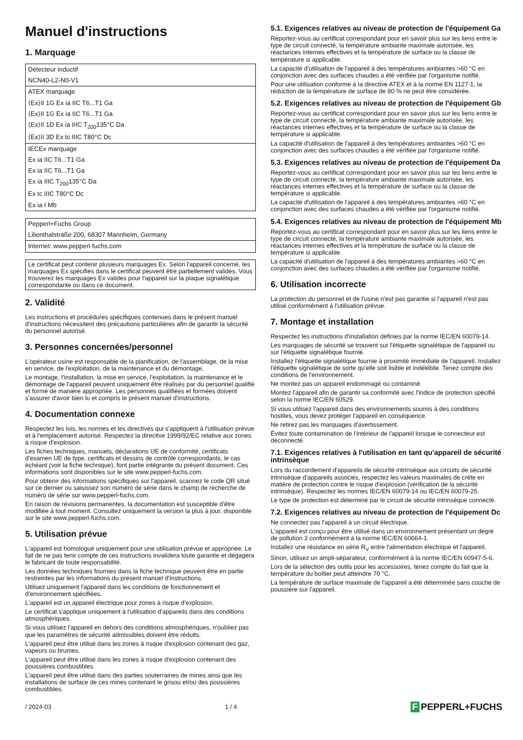Manuel d'instructions
1. Marquage
| Détecteur inductif |
| NCN40-L2-N0-V1 |
| ATEX marquage |
| ⟨Ex⟩II 1G Ex ia IIC T6...T1 Ga |
| ⟨Ex⟩II 1G Ex ia IIC T6...T1 Ga |
| ⟨Ex⟩II 1D Ex ia IIIC T<sub>200</sub>135°C Da |
| ⟨Ex⟩II 3D Ex tc IIIC T80°C Dc |
| IECEx marquage |
| Ex ia IIC T6...T1 Ga |
| Ex ia IIC T6...T1 Ga |
| Ex ia IIIC T<sub>200</sub>135°C Da |
| Ex tc IIIC T80°C Dc |
| Ex ia I Mb |
| Pepperl+Fuchs Group |
| Lilienthalstraße 200, 68307 Mannheim, Germany |
| Internet: www.pepperl-fuchs.com |
Le certificat peut contenir plusieurs marquages Ex. Selon l'appareil concerné, les marquages Ex spécifiés dans le certificat peuvent être partiellement valides. Vous trouverez les marquages Ex valides pour l'appareil sur la plaque signalétique correspondante ou dans ce document.
2. Validité
Les instructions et procédures spécifiques contenues dans le présent manuel d'instructions nécessitent des précautions particulières afin de garantir la sécurité du personnel autorisé.
3. Personnes concernées/personnel
L'opérateur usine est responsable de la planification, de l'assemblage, de la mise en service, de l'exploitation, de la maintenance et du démontage.
Le montage, l'installation, la mise en service, l'exploitation, la maintenance et le démontage de l'appareil peuvent uniquement être réalisés par du personnel qualifié et formé de manière appropriée. Les personnes qualifiées et formées doivent s'assurer d'avoir bien lu et compris le présent manuel d'instructions.
4. Documentation connexe
Respectez les lois, les normes et les directives qui s'appliquent à l'utilisation prévue et à l'emplacement autorisé. Respectez la directive 1999/92/EC relative aux zones à risque d'explosion.
Les fiches techniques, manuels, déclarations UE de conformité, certificats d'examen UE de type, certificats et dessins de contrôle correspondants, le cas échéant (voir la fiche technique), font partie intégrante du présent document. Ces informations sont disponibles sur le site www.pepperl-fuchs.com.
Pour obtenir des informations spécifiques sur l'appareil, scannez le code QR situé sur ce dernier ou saisissez son numéro de série dans le champ de recherche de numéro de série sur www.pepperl-fuchs.com.
En raison de révisions permanentes, la documentation est susceptible d'être modifiée à tout moment. Consultez uniquement la version la plus à jour, disponible sur le site www.pepperl-fuchs.com.
5. Utilisation prévue
L'appareil est homologué uniquement pour une utilisation prévue et appropriée. Le fait de ne pas tenir compte de ces instructions invalidera toute garantie et dégagera le fabricant de toute responsabilité.
Les données techniques fournies dans la fiche technique peuvent être en partie restreintes par les informations du présent manuel d'instructions.
Utilisez uniquement l'appareil dans les conditions de fonctionnement et d'environnement spécifiées.
L'appareil est un appareil électrique pour zones à risque d'explosion.
Le certificat s'applique uniquement à l'utilisation d'appareils dans des conditions atmosphériques.
Si vous utilisez l'appareil en dehors des conditions atmosphériques, n'oubliez pas que les paramètres de sécurité admissibles doivent être réduits.
L'appareil peut être utilisé dans les zones à risque d'explosion contenant des gaz, vapeurs ou brumes.
L'appareil peut être utilisé dans les zones à risque d'explosion contenant des poussières combustibles.
L'appareil peut être utilisé dans des parties souterraines de mines ainsi que les installations de surface de ces mines contenant le grisou et/ou des poussières combustibles.
5.1. Exigences relatives au niveau de protection de l'équipement Ga
Reportez-vous au certificat correspondant pour en savoir plus sur les liens entre le type de circuit connecté, la température ambiante maximale autorisée, les réactances internes effectives et la température de surface ou la classe de température si applicable.
La capacité d'utilisation de l'appareil à des températures ambiantes >60 °C en conjonction avec des surfaces chaudes a été vérifiée par l'organisme notifié.
Pour une utilisation conforme à la directive ATEX et à la norme EN 1127-1, la réduction de la température de surface de 80 % ne peut être considérée.
5.2. Exigences relatives au niveau de protection de l'équipement Gb
Reportez-vous au certificat correspondant pour en savoir plus sur les liens entre le type de circuit connecté, la température ambiante maximale autorisée, les réactances internes effectives et la température de surface ou la classe de température si applicable.
La capacité d'utilisation de l'appareil à des températures ambiantes >60 °C en conjonction avec des surfaces chaudes a été vérifiée par l'organisme notifié.
5.3. Exigences relatives au niveau de protection de l'équipement Da
Reportez-vous au certificat correspondant pour en savoir plus sur les liens entre le type de circuit connecté, la température ambiante maximale autorisée, les réactances internes effectives et la température de surface ou la classe de température si applicable.
La capacité d'utilisation de l'appareil à des températures ambiantes >60 °C en conjonction avec des surfaces chaudes a été vérifiée par l'organisme notifié.
5.4. Exigences relatives au niveau de protection de l'équipement Mb
Reportez-vous au certificat correspondant pour en savoir plus sur les liens entre le type de circuit connecté, la température ambiante maximale autorisée, les réactances internes effectives et la température de surface ou la classe de température si applicable.
La capacité d'utilisation de l'appareil à des températures ambiantes >60 °C en conjonction avec des surfaces chaudes a été vérifiée par l'organisme notifié.
6. Utilisation incorrecte
La protection du personnel et de l'usine n'est pas garantie si l'appareil n'est pas utilisé conformément à l'utilisation prévue.
7. Montage et installation
Respectez les instructions d'installation définies par la norme IEC/EN 60079-14.
Les marquages de sécurité se trouvent sur l'étiquette signalétique de l'appareil ou sur l'étiquette signalétique fournie.
Installez l'étiquette signalétique fournie à proximité immédiate de l'appareil. Installez l'étiquette signalétique de sorte qu'elle soit lisible et indélébile. Tenez compte des conditions de l'environnement.
Ne montez pas un appareil endommagé ou contaminé.
Montez l'appareil afin de garantir sa conformité avec l'indice de protection spécifié selon la norme IEC/EN 60529.
Si vous utilisez l'appareil dans des environnements soumis à des conditions hostiles, vous devez protéger l'appareil en conséquence.
Ne retirez pas les marquages d'avertissement.
Évitez toute contamination de l'intérieur de l'appareil lorsque le connecteur est déconnecté.
7.1. Exigences relatives à l'utilisation en tant qu'appareil de sécurité intrinsèque
Lors du raccordement d'appareils de sécurité intrinsèque aux circuits de sécurité intrinsèque d'appareils associés, respectez les valeurs maximales de crête en matière de protection contre le risque d'explosion (vérification de la sécurité intrinsèque). Respectez les normes IEC/EN 60079-14 ou IEC/EN 60079-25.
Le type de protection est déterminé par le circuit de sécurité intrinsèque connecté.
7.2. Exigences relatives au niveau de protection de l'équipement Dc
Ne connectez pas l'appareil à un circuit électrique.
L'appareil est conçu pour être utilisé dans un environnement présentant un degré de pollution 3 conformément à la norme IEC/EN 60664-1.
Installez une résistance en série R<sub>V</sub> entre l'alimentation électrique et l'appareil.
Sinon, utilisez un ampli-séparateur, conformément à la norme IEC/EN 60947-5-6.
Lors de la sélection des outils pour les accessoires, tenez compte du fait que la température du boîtier peut atteindre 70 °C.
La température de surface maximale de l'appareil a été déterminée sans couche de poussière sur l'appareil.
/ 2024-03 1 / 4
F PEPPERL+FUCHS